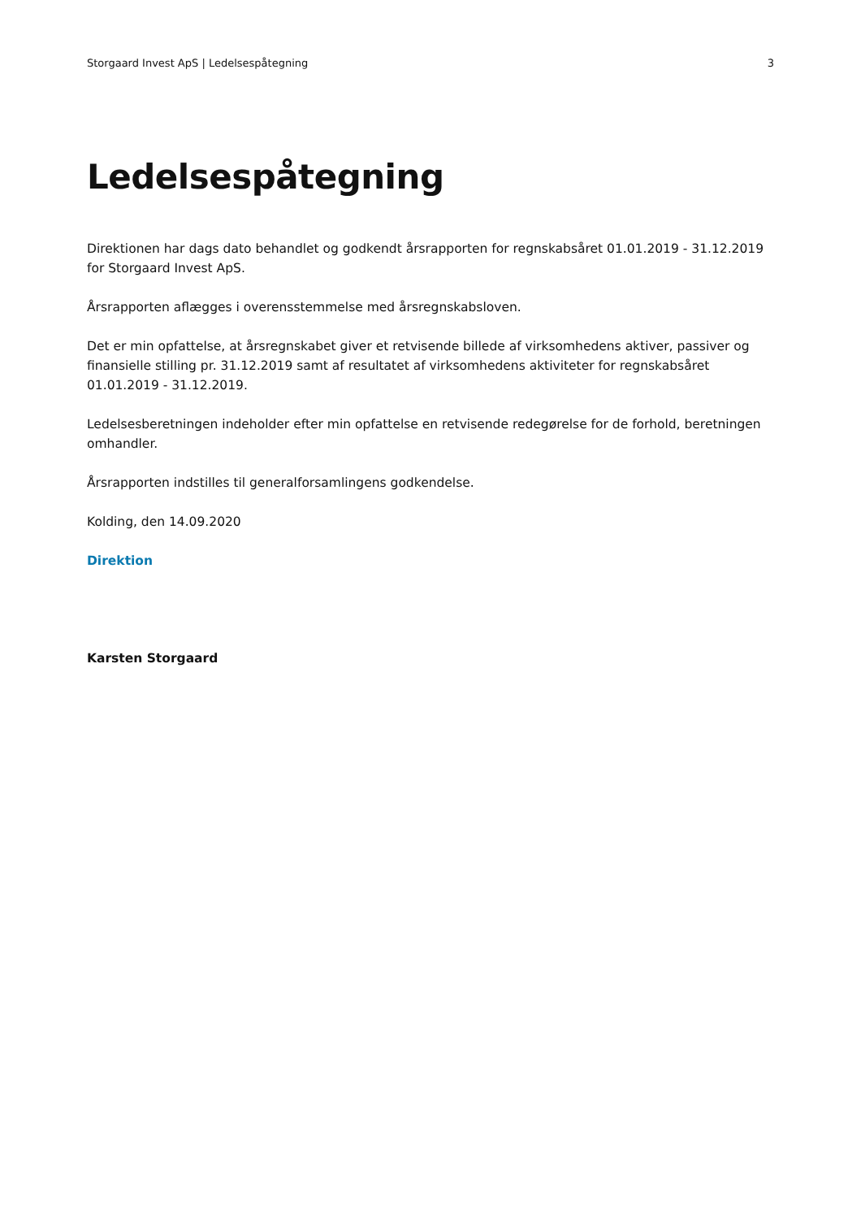Storgaard Invest ApS | Ledelsespåtegning 3
Ledelsespåtegning
Direktionen har dags dato behandlet og godkendt årsrapporten for regnskabsåret 01.01.2019 - 31.12.2019 for Storgaard Invest ApS.
Årsrapporten aflægges i overensstemmelse med årsregnskabsloven.
Det er min opfattelse, at årsregnskabet giver et retvisende billede af virksomhedens aktiver, passiver og finansielle stilling pr. 31.12.2019 samt af resultatet af virksomhedens aktiviteter for regnskabsåret 01.01.2019 - 31.12.2019.
Ledelsesberetningen indeholder efter min opfattelse en retvisende redegørelse for de forhold, beretningen omhandler.
Årsrapporten indstilles til generalforsamlingens godkendelse.
Kolding, den 14.09.2020
Direktion
Karsten Storgaard